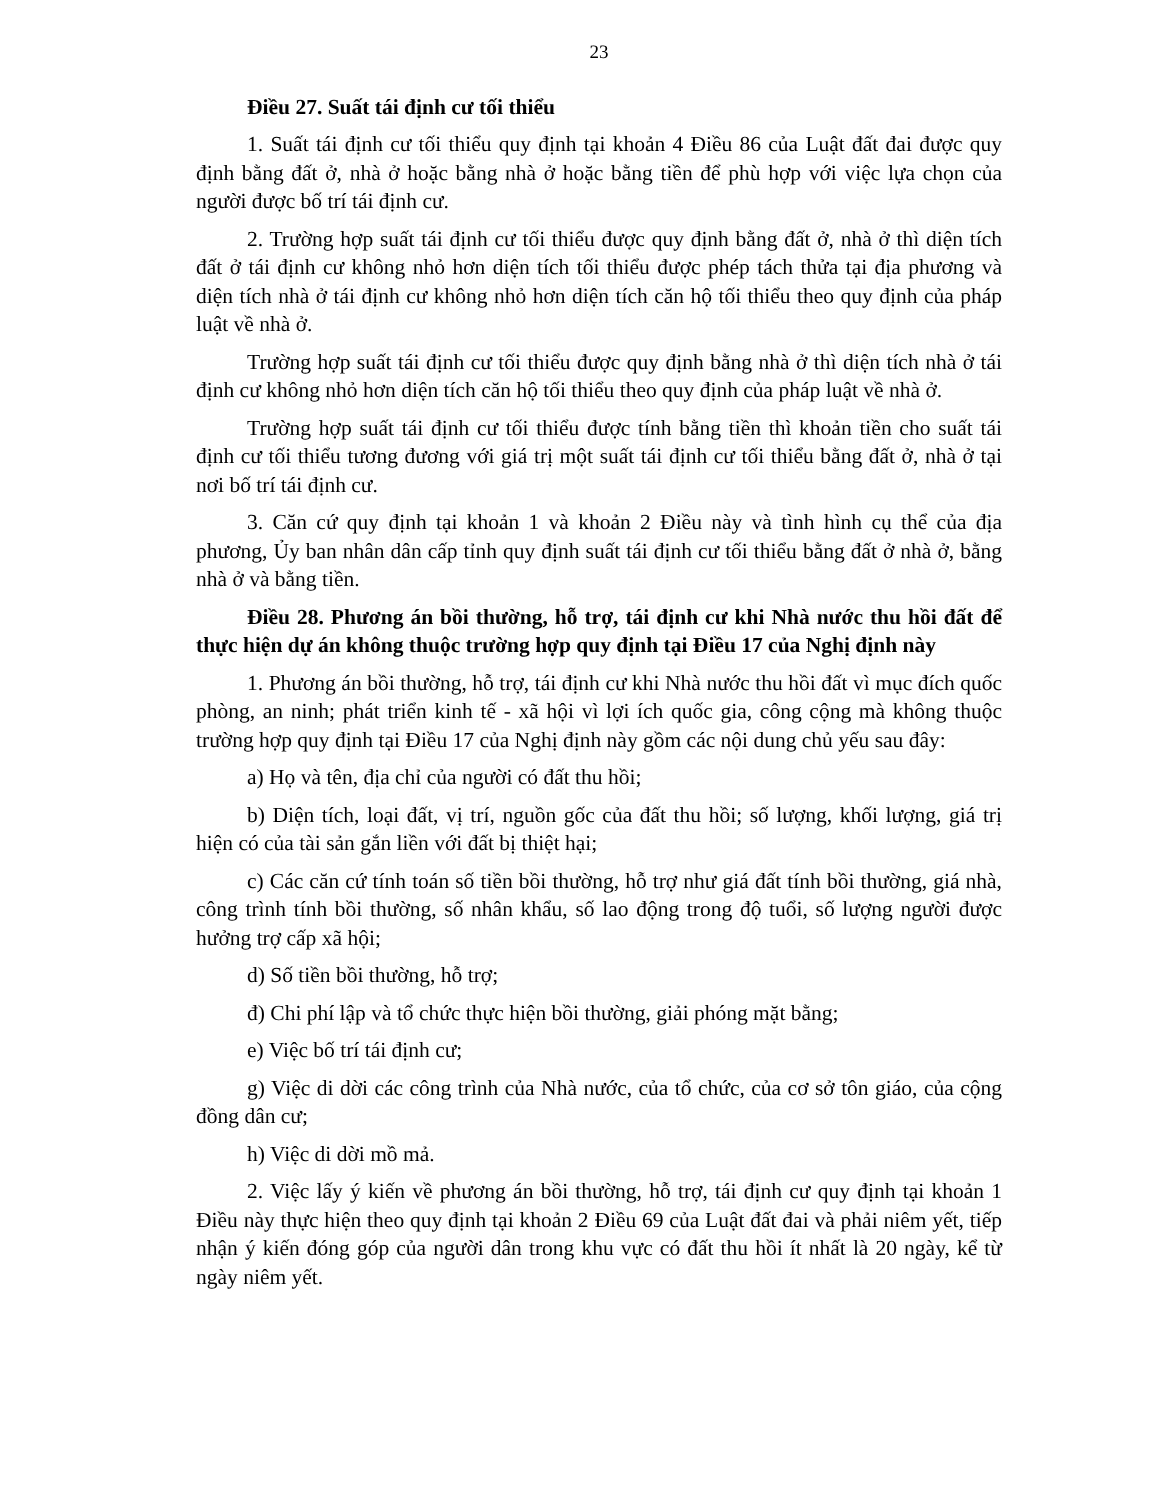23
Điều 27. Suất tái định cư tối thiểu
1. Suất tái định cư tối thiểu quy định tại khoản 4 Điều 86 của Luật đất đai được quy định bằng đất ở, nhà ở hoặc bằng nhà ở hoặc bằng tiền để phù hợp với việc lựa chọn của người được bố trí tái định cư.
2. Trường hợp suất tái định cư tối thiểu được quy định bằng đất ở, nhà ở thì diện tích đất ở tái định cư không nhỏ hơn diện tích tối thiểu được phép tách thửa tại địa phương và diện tích nhà ở tái định cư không nhỏ hơn diện tích căn hộ tối thiểu theo quy định của pháp luật về nhà ở.
Trường hợp suất tái định cư tối thiểu được quy định bằng nhà ở thì diện tích nhà ở tái định cư không nhỏ hơn diện tích căn hộ tối thiểu theo quy định của pháp luật về nhà ở.
Trường hợp suất tái định cư tối thiểu được tính bằng tiền thì khoản tiền cho suất tái định cư tối thiểu tương đương với giá trị một suất tái định cư tối thiểu bằng đất ở, nhà ở tại nơi bố trí tái định cư.
3. Căn cứ quy định tại khoản 1 và khoản 2 Điều này và tình hình cụ thể của địa phương, Ủy ban nhân dân cấp tỉnh quy định suất tái định cư tối thiểu bằng đất ở nhà ở, bằng nhà ở và bằng tiền.
Điều 28. Phương án bồi thường, hỗ trợ, tái định cư khi Nhà nước thu hồi đất để thực hiện dự án không thuộc trường hợp quy định tại Điều 17 của Nghị định này
1. Phương án bồi thường, hỗ trợ, tái định cư khi Nhà nước thu hồi đất vì mục đích quốc phòng, an ninh; phát triển kinh tế - xã hội vì lợi ích quốc gia, công cộng mà không thuộc trường hợp quy định tại Điều 17 của Nghị định này gồm các nội dung chủ yếu sau đây:
a) Họ và tên, địa chỉ của người có đất thu hồi;
b) Diện tích, loại đất, vị trí, nguồn gốc của đất thu hồi; số lượng, khối lượng, giá trị hiện có của tài sản gắn liền với đất bị thiệt hại;
c) Các căn cứ tính toán số tiền bồi thường, hỗ trợ như giá đất tính bồi thường, giá nhà, công trình tính bồi thường, số nhân khẩu, số lao động trong độ tuổi, số lượng người được hưởng trợ cấp xã hội;
d) Số tiền bồi thường, hỗ trợ;
đ) Chi phí lập và tổ chức thực hiện bồi thường, giải phóng mặt bằng;
e) Việc bố trí tái định cư;
g) Việc di dời các công trình của Nhà nước, của tổ chức, của cơ sở tôn giáo, của cộng đồng dân cư;
h) Việc di dời mồ mả.
2. Việc lấy ý kiến về phương án bồi thường, hỗ trợ, tái định cư quy định tại khoản 1 Điều này thực hiện theo quy định tại khoản 2 Điều 69 của Luật đất đai và phải niêm yết, tiếp nhận ý kiến đóng góp của người dân trong khu vực có đất thu hồi ít nhất là 20 ngày, kể từ ngày niêm yết.